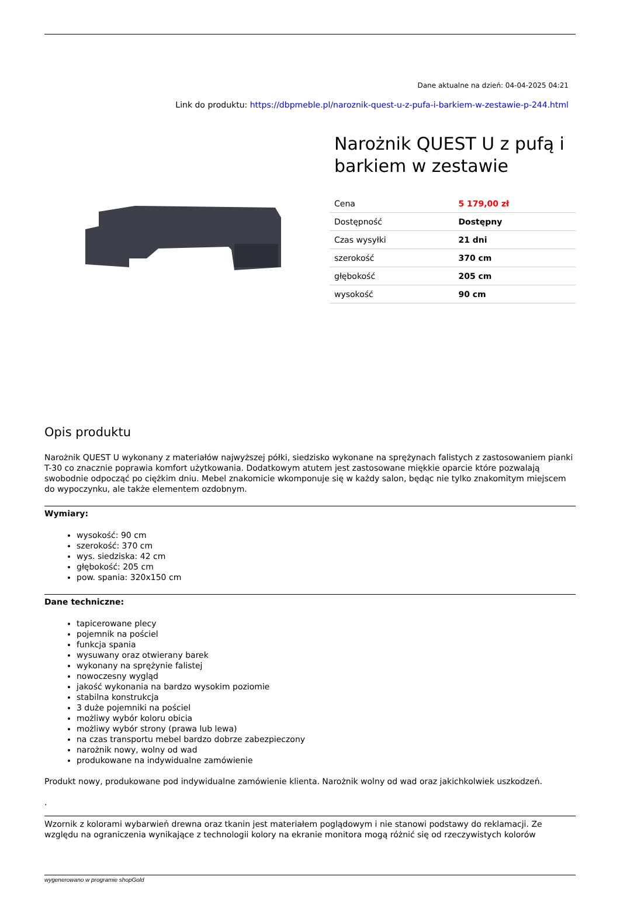Dane aktualne na dzień: 04-04-2025 04:21
Link do produktu: https://dbpmeble.pl/naroznik-quest-u-z-pufa-i-barkiem-w-zestawie-p-244.html
Narożnik QUEST U z pufą i barkiem w zestawie
| Cena | 5 179,00 zł |
| Dostępność | Dostępny |
| Czas wysyłki | 21 dni |
| szerokość | 370 cm |
| głębokość | 205 cm |
| wysokość | 90 cm |
Opis produktu
Narożnik QUEST U wykonany z materiałów najwyższej półki, siedzisko wykonane na sprężynach falistych z zastosowaniem pianki T-30 co znacznie poprawia komfort użytkowania. Dodatkowym atutem jest zastosowane miękkie oparcie które pozwalają swobodnie odpocząć po ciężkim dniu. Mebel znakomicie wkomponuje się w każdy salon, będąc nie tylko znakomitym miejscem do wypoczynku, ale także elementem ozdobnym.
Wymiary:
wysokość: 90 cm
szerokość: 370 cm
wys. siedziska: 42 cm
głębokość: 205 cm
pow. spania: 320x150 cm
Dane techniczne:
tapicerowane plecy
pojemnik na pościel
funkcja spania
wysuwany oraz otwierany barek
wykonany na sprężynie falistej
nowoczesny wygląd
jakość wykonania na bardzo wysokim poziomie
stabilna konstrukcja
3 duże pojemniki na pościel
możliwy wybór koloru obicia
możliwy wybór strony (prawa lub lewa)
na czas transportu mebel bardzo dobrze zabezpieczony
narożnik nowy, wolny od wad
produkowane na indywidualne zamówienie
Produkt nowy, produkowane pod indywidualne zamówienie klienta. Narożnik wolny od wad oraz jakichkolwiek uszkodzeń.
.
Wzornik z kolorami wybarwień drewna oraz tkanin jest materiałem poglądowym i nie stanowi podstawy do reklamacji. Ze względu na ograniczenia wynikające z technologii kolory na ekranie monitora mogą różnić się od rzeczywistych kolorów
wygenerowano w programie shopGold